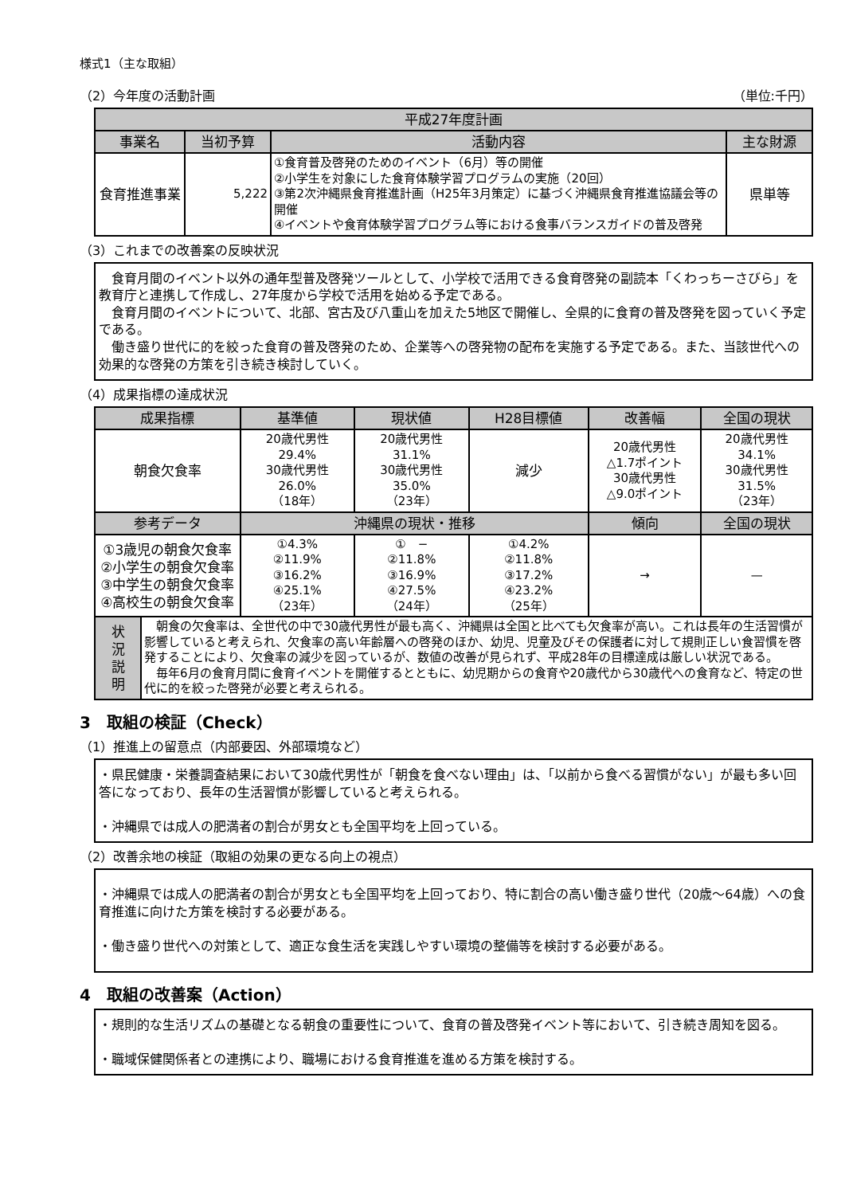様式1（主な取組）
（2）今年度の活動計画 （単位:千円）
| 平成27年度計画 | | | |
| --- | --- | --- | --- |
| 事業名 | 当初予算 | 活動内容 | 主な財源 |
| 食育推進事業 | 5,222 | ①食育普及啓発のためのイベント（6月）等の開催 ②小学生を対象にした食育体験学習プログラムの実施（20回） ③第2次沖縄県食育推進計画（H25年3月策定）に基づく沖縄県食育推進協議会等の開催 ④イベントや食育体験学習プログラム等における食事バランスガイドの普及啓発 | 県単等 |
（3）これまでの改善案の反映状況
　食育月間のイベント以外の通年型普及啓発ツールとして、小学校で活用できる食育啓発の副読本「くわっちーさびら」を教育庁と連携して作成し、27年度から学校で活用を始める予定である。
　食育月間のイベントについて、北部、宮古及び八重山を加えた5地区で開催し、全県的に食育の普及啓発を図っていく予定である。
　働き盛り世代に的を絞った食育の普及啓発のため、企業等への啓発物の配布を実施する予定である。また、当該世代への効果的な啓発の方策を引き続き検討していく。
（4）成果指標の達成状況
| 成果指標 | | 基準値 | 現状値 | H28目標値 | 改善幅 | 全国の現状 |
| --- | --- | --- | --- | --- | --- | --- |
| 朝食欠食率 | | 20歳代男性 29.4% 30歳代男性 26.0% （18年） | 20歳代男性 31.1% 30歳代男性 35.0% （23年） | 減少 | 20歳代男性 △1.7ポイント 30歳代男性 △9.0ポイント | 20歳代男性 34.1% 30歳代男性 31.5% （23年） |
| 参考データ | | 沖縄県の現状・推移 | | | 傾向 | 全国の現状 |
| ①3歳児の朝食欠食率 ②小学生の朝食欠食率 ③中学生の朝食欠食率 ④高校生の朝食欠食率 | | ①4.3% ②11.9% ③16.2% ④25.1% （23年） | ① − ②11.8% ③16.9% ④27.5% （24年） | ①4.2% ②11.8% ③17.2% ④23.2% （25年） | → | — |
| 状 況 説 明 | 朝食の欠食率は、全世代の中で30歳代男性が最も高く、沖縄県は全国と比べても欠食率が高い。これは長年の生活習慣が影響していると考えられ、欠食率の高い年齢層への啓発のほか、幼児、児童及びその保護者に対して規則正しい食習慣を啓発することにより、欠食率の減少を図っているが、数値の改善が見られず、平成28年の目標達成は厳しい状況である。 毎年6月の食育月間に食育イベントを開催するとともに、幼児期からの食育や20歳代から30歳代への食育など、特定の世代に的を絞った啓発が必要と考えられる。 | | | | | |
3　取組の検証（Check）
（1）推進上の留意点（内部要因、外部環境など）
・県民健康・栄養調査結果において30歳代男性が「朝食を食べない理由」は、「以前から食べる習慣がない」が最も多い回答になっており、長年の生活習慣が影響していると考えられる。
・沖縄県では成人の肥満者の割合が男女とも全国平均を上回っている。
（2）改善余地の検証（取組の効果の更なる向上の視点）
・沖縄県では成人の肥満者の割合が男女とも全国平均を上回っており、特に割合の高い働き盛り世代（20歳〜64歳）への食育推進に向けた方策を検討する必要がある。
・働き盛り世代への対策として、適正な食生活を実践しやすい環境の整備等を検討する必要がある。
4　取組の改善案（Action）
・規則的な生活リズムの基礎となる朝食の重要性について、食育の普及啓発イベント等において、引き続き周知を図る。
・職域保健関係者との連携により、職場における食育推進を進める方策を検討する。